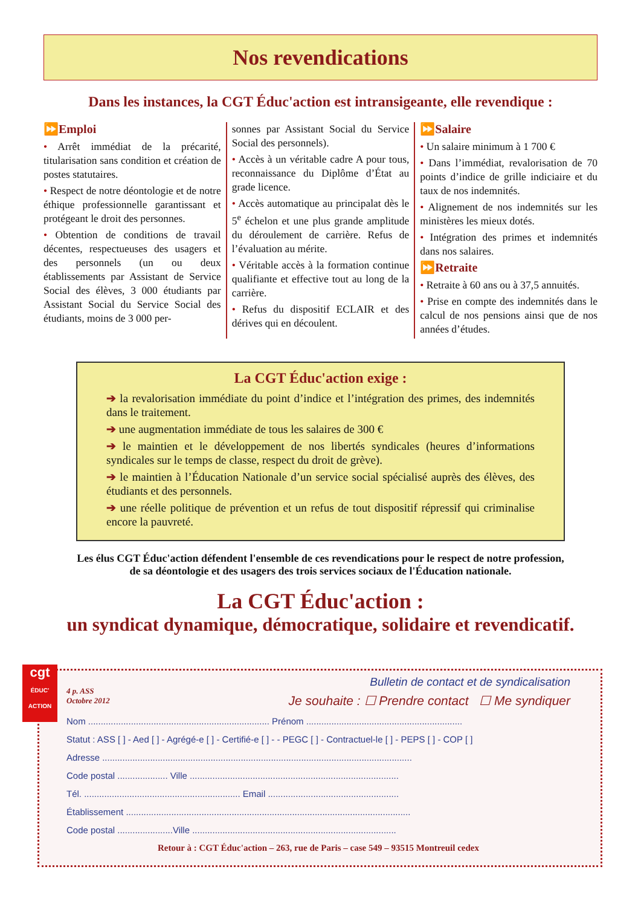Nos revendications
Dans les instances, la CGT Éduc'action est intransigeante, elle revendique :
⏩Emploi
• Arrêt immédiat de la précarité, titularisation sans condition et création de postes statutaires.
• Respect de notre déontologie et de notre éthique professionnelle garantissant et protégeant le droit des personnes.
• Obtention de conditions de travail décentes, respectueuses des usagers et des personnels (un ou deux établissements par Assistant de Service Social des élèves, 3 000 étudiants par Assistant Social du Service Social des étudiants, moins de 3 000 per-
sonnes par Assistant Social du Service Social des personnels).
• Accès à un véritable cadre A pour tous, reconnaissance du Diplôme d’État au grade licence.
• Accès automatique au principalat dès le 5<sup>e</sup> échelon et une plus grande amplitude du déroulement de carrière. Refus de l’évaluation au mérite.
• Véritable accès à la formation continue qualifiante et effective tout au long de la carrière.
• Refus du dispositif ECLAIR et des dérives qui en découlent.
⏩Salaire
• Un salaire minimum à 1 700 €
• Dans l’immédiat, revalorisation de 70 points d’indice de grille indiciaire et du taux de nos indemnités.
• Alignement de nos indemnités sur les ministères les mieux dotés.
• Intégration des primes et indemnités dans nos salaires.
⏩Retraite
• Retraite à 60 ans ou à 37,5 annuités.
• Prise en compte des indemnités dans le calcul de nos pensions ainsi que de nos années d’études.
La CGT Éduc'action exige :
➔ la revalorisation immédiate du point d’indice et l’intégration des primes, des indemnités dans le traitement.
➔ une augmentation immédiate de tous les salaires de 300 €
➔ le maintien et le développement de nos libertés syndicales (heures d’informations syndicales sur le temps de classe, respect du droit de grève).
➔ le maintien à l’Éducation Nationale d’un service social spécialisé auprès des élèves, des étudiants et des personnels.
➔ une réelle politique de prévention et un refus de tout dispositif répressif qui criminalise encore la pauvreté.
Les élus CGT Éduc'action défendent l'ensemble de ces revendications pour le respect de notre profession,
de sa déontologie et des usagers des trois services sociaux de l'Éducation nationale.
La CGT Éduc'action :
un syndicat dynamique, démocratique, solidaire et revendicatif.
cgt
ÉDUC' ACTION
4 p. ASS
Octobre 2012
Bulletin de contact et de syndicalisation
Je souhaite : ☐ Prendre contact ☐ Me syndiquer
Nom ........................................................................ Prénom ..............................................................
Statut : ASS [ ] - Aed [ ] - Agrégé-e [ ] - Certifié-e [ ] - - PEGC [ ] - Contractuel-le [ ] - PEPS [ ] - COP [ ]
Adresse ...........................................................................................................................
Code postal .................... Ville ...................................................................................
Tél. .............................................................. Email ....................................................
Établissement .................................................................................................................
Code postal ......................Ville .................................................................................
Retour à : CGT Éduc'action – 263, rue de Paris – case 549 – 93515 Montreuil cedex